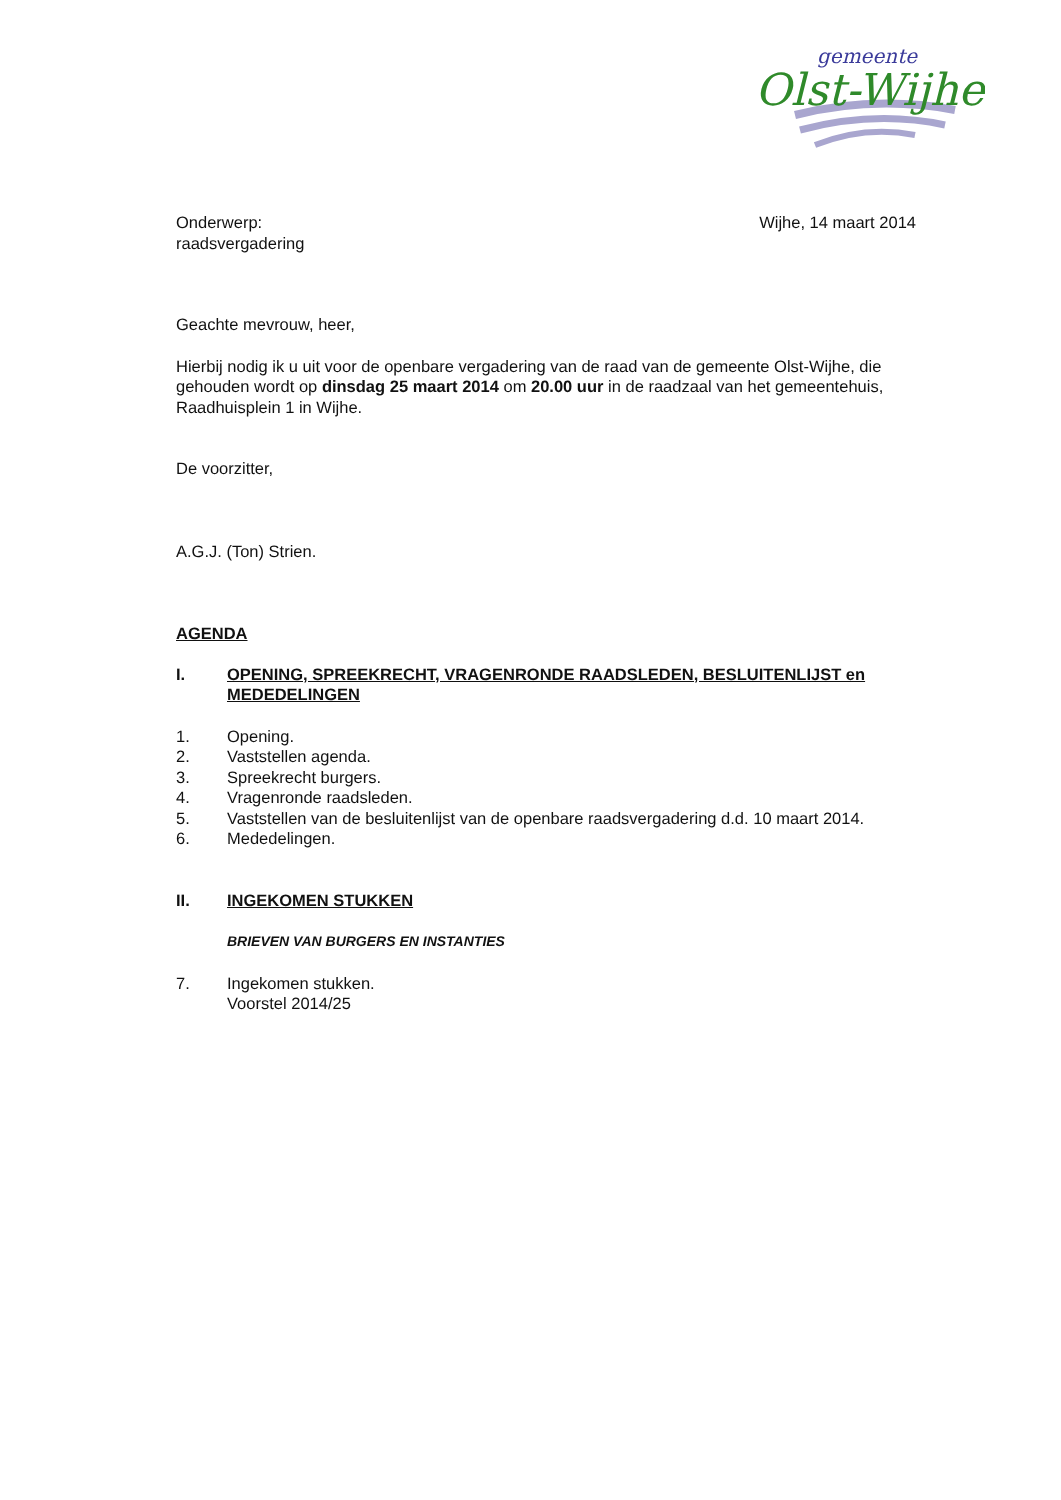gemeente
Olst-Wijhe
Onderwerp:
raadsvergadering
Wijhe, 14 maart 2014
Geachte mevrouw, heer,
Hierbij nodig ik u uit voor de openbare vergadering van de raad van de gemeente Olst-Wijhe, die gehouden wordt op dinsdag 25 maart 2014 om 20.00 uur in de raadzaal van het gemeentehuis, Raadhuisplein 1 in Wijhe.
De voorzitter,
A.G.J. (Ton) Strien.
AGENDA
I. OPENING, SPREEKRECHT, VRAGENRONDE RAADSLEDEN, BESLUITENLIJST en MEDEDELINGEN
1. Opening.
2. Vaststellen agenda.
3. Spreekrecht burgers.
4. Vragenronde raadsleden.
5. Vaststellen van de besluitenlijst van de openbare raadsvergadering d.d. 10 maart 2014.
6. Mededelingen.
II. INGEKOMEN STUKKEN
BRIEVEN VAN BURGERS EN INSTANTIES
7. Ingekomen stukken.
Voorstel 2014/25